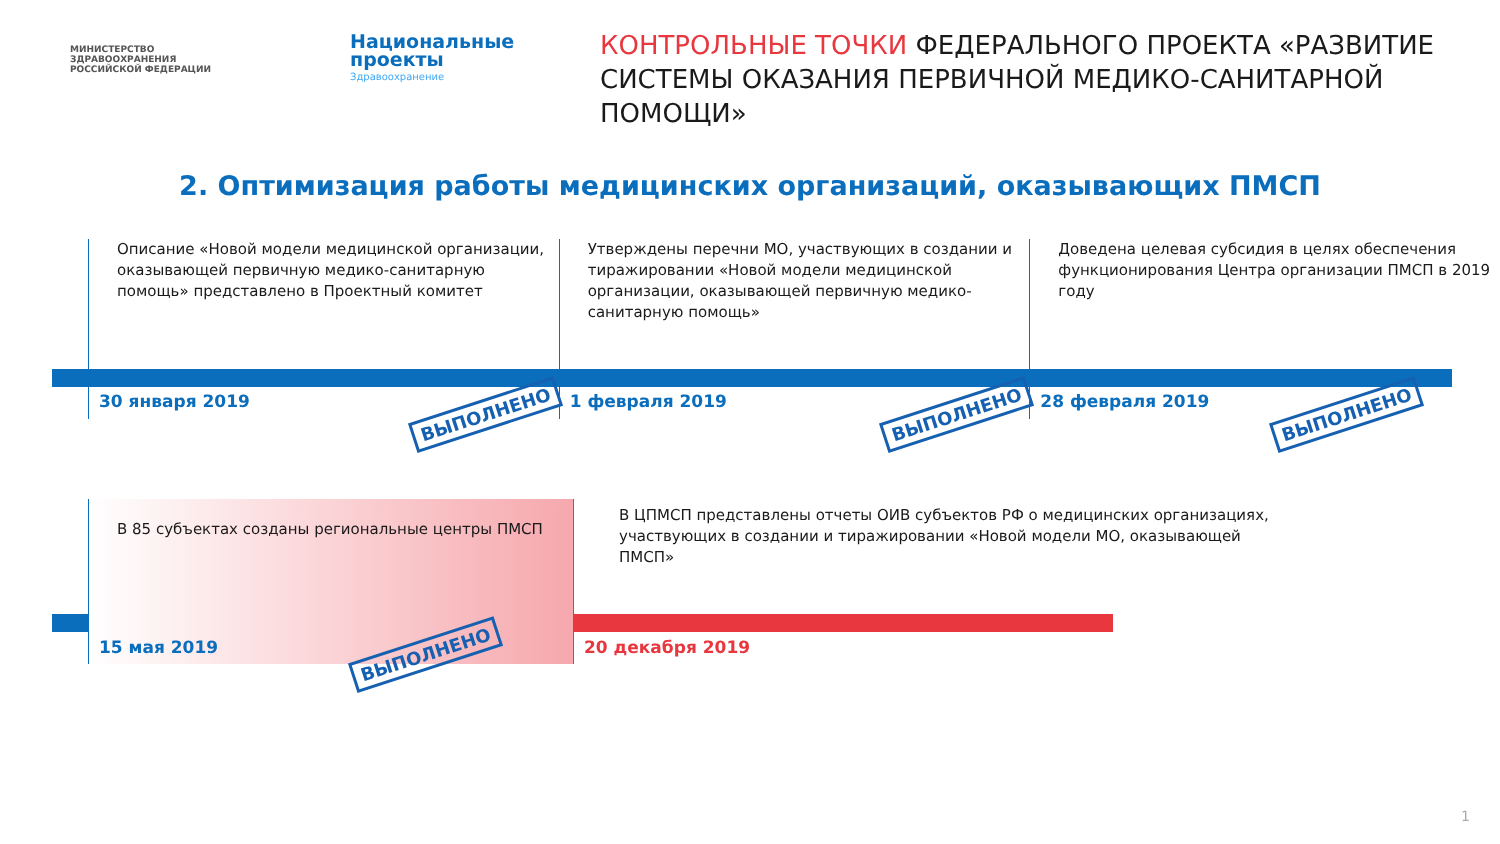МИНИСТЕРСТВО
ЗДРАВООХРАНЕНИЯ
РОССИЙСКОЙ ФЕДЕРАЦИИ
Национальные
проекты
Здравоохранение
КОНТРОЛЬНЫЕ ТОЧКИ ФЕДЕРАЛЬНОГО ПРОЕКТА «РАЗВИТИЕ СИСТЕМЫ ОКАЗАНИЯ ПЕРВИЧНОЙ МЕДИКО-САНИТАРНОЙ ПОМОЩИ»
2. Оптимизация работы медицинских организаций, оказывающих ПМСП
Описание «Новой модели медицинской организации, оказывающей первичную медико-санитарную помощь» представлено в Проектный комитет
30 января 2019 ВЫПОЛНЕНО
Утверждены перечни МО, участвующих в создании и тиражировании «Новой модели медицинской организации, оказывающей первичную медико-санитарную помощь»
1 февраля 2019 ВЫПОЛНЕНО
Доведена целевая субсидия в целях обеспечения функционирования Центра организации ПМСП в 2019 году
28 февраля 2019 ВЫПОЛНЕНО
В 85 субъектах созданы региональные центры ПМСП
15 мая 2019 ВЫПОЛНЕНО
В ЦПМСП представлены отчеты ОИВ субъектов РФ о медицинских организациях, участвующих в создании и тиражировании «Новой модели МО, оказывающей ПМСП»
20 декабря 2019
1